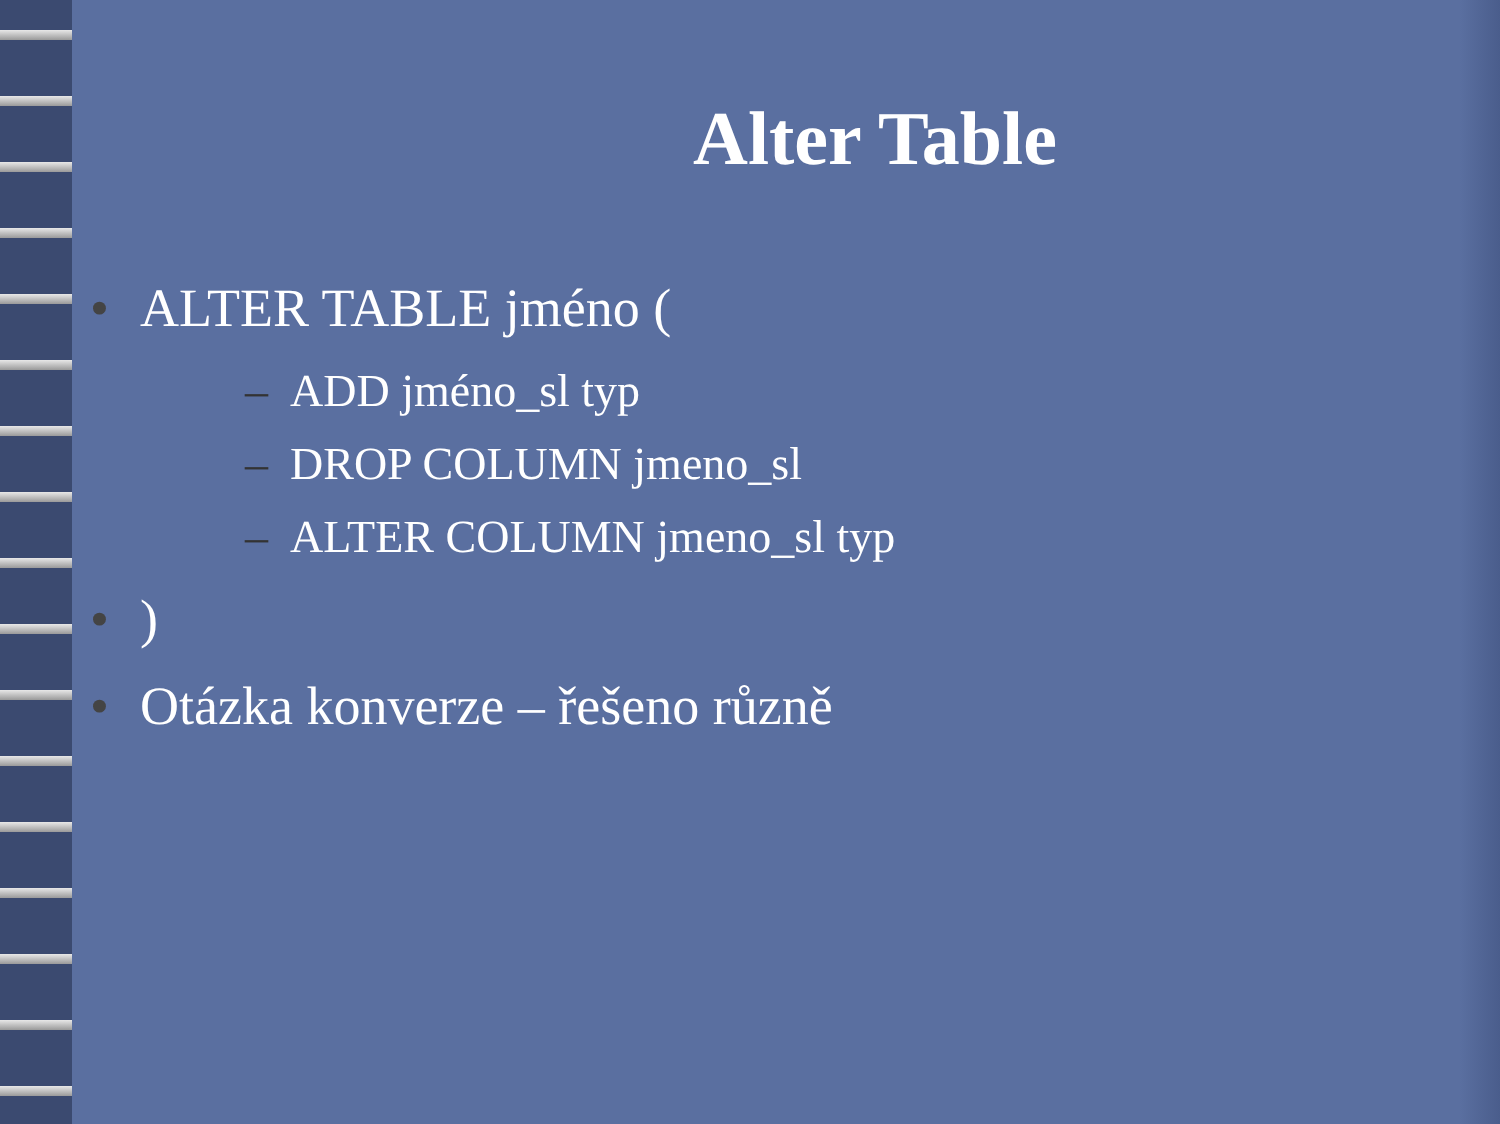Alter Table
• ALTER TABLE jméno (
– ADD jméno_sl typ
– DROP COLUMN jmeno_sl
– ALTER COLUMN jmeno_sl typ
• )
• Otázka konverze – řešeno různě